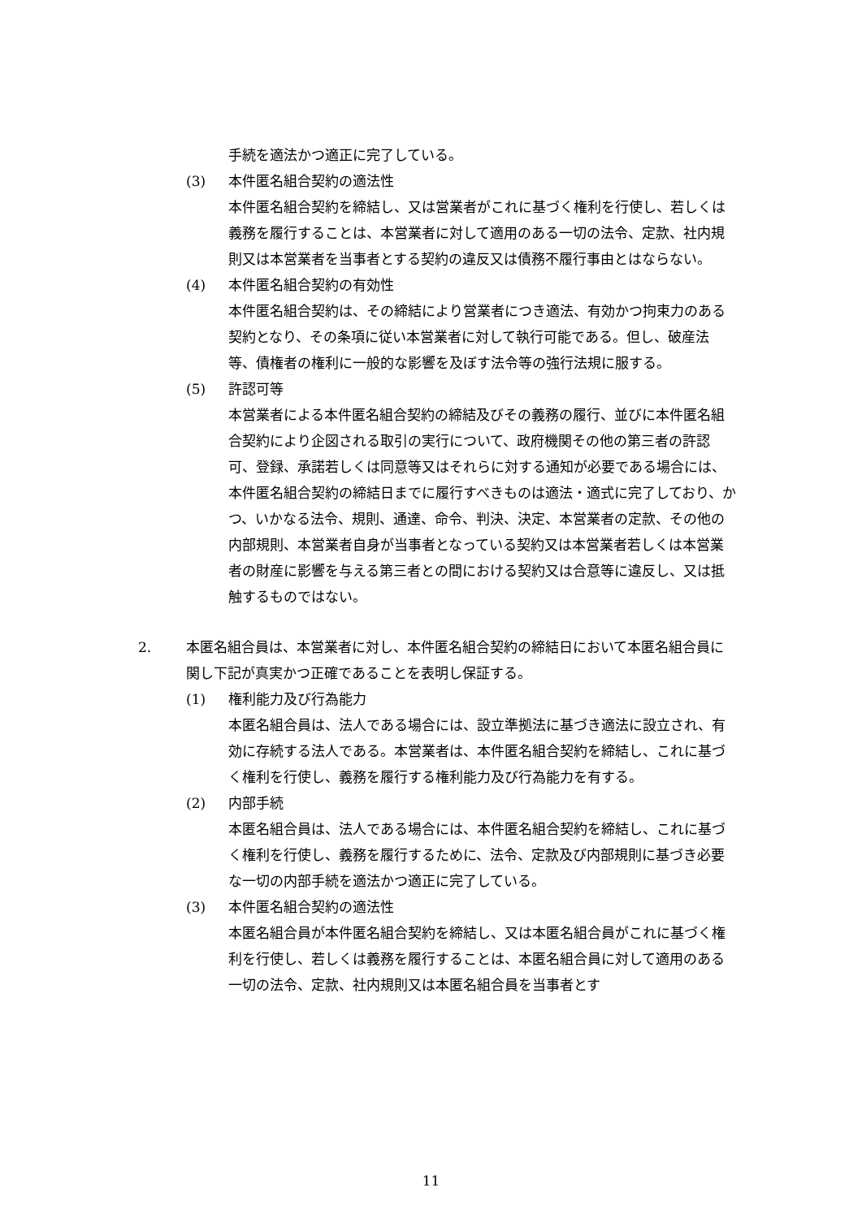手続を適法かつ適正に完了している。
(3) 本件匿名組合契約の適法性
本件匿名組合契約を締結し、又は営業者がこれに基づく権利を行使し、若しくは義務を履行することは、本営業者に対して適用のある一切の法令、定款、社内規則又は本営業者を当事者とする契約の違反又は債務不履行事由とはならない。
(4) 本件匿名組合契約の有効性
本件匿名組合契約は、その締結により営業者につき適法、有効かつ拘束力のある契約となり、その条項に従い本営業者に対して執行可能である。但し、破産法等、債権者の権利に一般的な影響を及ぼす法令等の強行法規に服する。
(5) 許認可等
本営業者による本件匿名組合契約の締結及びその義務の履行、並びに本件匿名組合契約により企図される取引の実行について、政府機関その他の第三者の許認可、登録、承諾若しくは同意等又はそれらに対する通知が必要である場合には、本件匿名組合契約の締結日までに履行すべきものは適法・適式に完了しており、かつ、いかなる法令、規則、通達、命令、判決、決定、本営業者の定款、その他の内部規則、本営業者自身が当事者となっている契約又は本営業者若しくは本営業者の財産に影響を与える第三者との間における契約又は合意等に違反し、又は抵触するものではない。
2. 本匿名組合員は、本営業者に対し、本件匿名組合契約の締結日において本匿名組合員に関し下記が真実かつ正確であることを表明し保証する。
(1) 権利能力及び行為能力
本匿名組合員は、法人である場合には、設立準拠法に基づき適法に設立され、有効に存続する法人である。本営業者は、本件匿名組合契約を締結し、これに基づく権利を行使し、義務を履行する権利能力及び行為能力を有する。
(2) 内部手続
本匿名組合員は、法人である場合には、本件匿名組合契約を締結し、これに基づく権利を行使し、義務を履行するために、法令、定款及び内部規則に基づき必要な一切の内部手続を適法かつ適正に完了している。
(3) 本件匿名組合契約の適法性
本匿名組合員が本件匿名組合契約を締結し、又は本匿名組合員がこれに基づく権利を行使し、若しくは義務を履行することは、本匿名組合員に対して適用のある一切の法令、定款、社内規則又は本匿名組合員を当事者とす
11